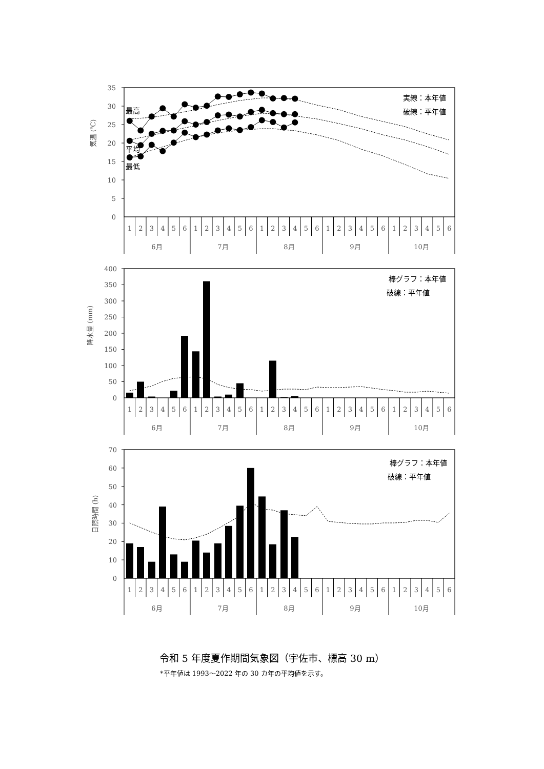気温 (℃)
35
30
25
20
15
10
5
0
実線：本年値
破線：平年値
最高
平均
最低
1
2
3
4
5
6
1
2
3
4
5
6
1
2
3
4
5
6
1
2
3
4
5
6
1
2
3
4
5
6
6月
7月
8月
9月
10月
降水量 (mm)
400
350
300
250
200
150
100
50
0
棒グラフ：本年値
破線：平年値
1
2
3
4
5
6
1
2
3
4
5
6
1
2
3
4
5
6
1
2
3
4
5
6
1
2
3
4
5
6
6月
7月
8月
9月
10月
日照時間 (h)
70
60
50
40
30
20
10
0
棒グラフ：本年値
破線：平年値
1
2
3
4
5
6
1
2
3
4
5
6
1
2
3
4
5
6
1
2
3
4
5
6
1
2
3
4
5
6
6月
7月
8月
9月
10月
令和 5 年度夏作期間気象図（宇佐市、標高 30 m）
*平年値は 1993～2022 年の 30 カ年の平均値を示す。